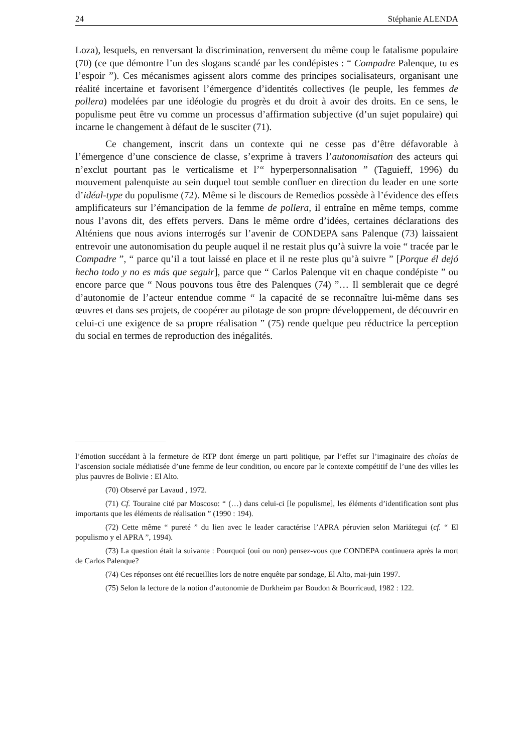24 Stéphanie ALENDA
Loza), lesquels, en renversant la discrimination, renversent du même coup le fatalisme populaire (70) (ce que démontre l’un des slogans scandé par les condépistes : “ Compadre Palenque, tu es l’espoir ”). Ces mécanismes agissent alors comme des principes socialisateurs, organisant une réalité incertaine et favorisent l’émergence d’identités collectives (le peuple, les femmes de pollera) modelées par une idéologie du progrès et du droit à avoir des droits. En ce sens, le populisme peut être vu comme un processus d’affirmation subjective (d’un sujet populaire) qui incarne le changement à défaut de le susciter (71).
Ce changement, inscrit dans un contexte qui ne cesse pas d’être défavorable à l’émergence d’une conscience de classe, s’exprime à travers l’autonomisation des acteurs qui n’exclut pourtant pas le verticalisme et l’“ hyperpersonnalisation ” (Taguieff, 1996) du mouvement palenquiste au sein duquel tout semble confluer en direction du leader en une sorte d’idéal-type du populisme (72). Même si le discours de Remedios possède à l’évidence des effets amplificateurs sur l’émancipation de la femme de pollera, il entraîne en même temps, comme nous l’avons dit, des effets pervers. Dans le même ordre d’idées, certaines déclarations des Alténiens que nous avions interrogés sur l’avenir de CONDEPA sans Palenque (73) laissaient entrevoir une autonomisation du peuple auquel il ne restait plus qu’à suivre la voie “ tracée par le Compadre ”, “ parce qu’il a tout laissé en place et il ne reste plus qu’à suivre ” [Porque él dejó hecho todo y no es más que seguir], parce que “ Carlos Palenque vit en chaque condépiste ” ou encore parce que “ Nous pouvons tous être des Palenques (74) ”… Il semblerait que ce degré d’autonomie de l’acteur entendue comme “ la capacité de se reconnaître lui-même dans ses œuvres et dans ses projets, de coopérer au pilotage de son propre développement, de découvrir en celui-ci une exigence de sa propre réalisation ” (75) rende quelque peu réductrice la perception du social en termes de reproduction des inégalités.
l’émotion succédant à la fermeture de RTP dont émerge un parti politique, par l’effet sur l’imaginaire des cholas de l’ascension sociale médiatisée d’une femme de leur condition, ou encore par le contexte compétitif de l’une des villes les plus pauvres de Bolivie : El Alto.
(70) Observé par Lavaud , 1972.
(71) Cf. Touraine cité par Moscoso: “ (…) dans celui-ci [le populisme], les éléments d’identification sont plus importants que les éléments de réalisation ” (1990 : 194).
(72) Cette même “ pureté ” du lien avec le leader caractérise l’APRA péruvien selon Mariátegui (cf. “ El populismo y el APRA ”, 1994).
(73) La question était la suivante : Pourquoi (oui ou non) pensez-vous que CONDEPA continuera après la mort de Carlos Palenque?
(74) Ces réponses ont été recueillies lors de notre enquête par sondage, El Alto, mai-juin 1997.
(75) Selon la lecture de la notion d’autonomie de Durkheim par Boudon & Bourricaud, 1982 : 122.